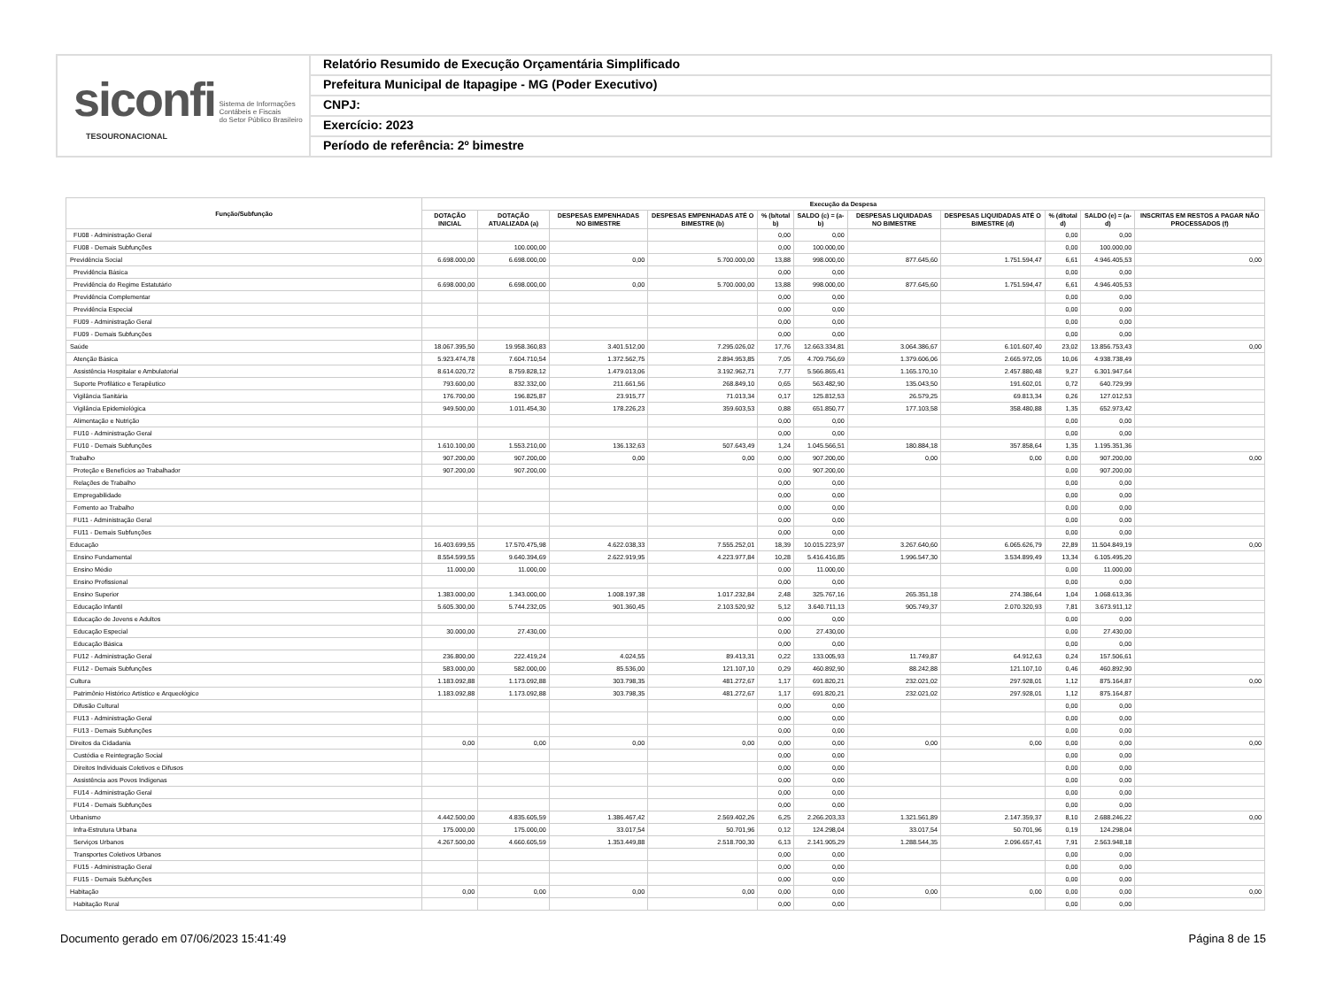siconfi Sistema de Informações
Contábeis e Fiscais
do Setor Público Brasileiro
TESOURONACIONAL
Relatório Resumido de Execução Orçamentária Simplificado
Prefeitura Municipal de Itapagipe - MG (Poder Executivo)
CNPJ:
Exercício: 2023
Período de referência: 2º bimestre
| Função/Subfunção | Execução da Despesa | | | | | | | | | | |
| --- | --- | --- | --- | --- | --- | --- | --- | --- | --- | --- | --- |
| | DOTAÇÃO INICIAL | DOTAÇÃO ATUALIZADA (a) | DESPESAS EMPENHADAS NO BIMESTRE | DESPESAS EMPENHADAS ATÉ O BIMESTRE (b) | % (b/total b) | SALDO (c) = (a-b) | DESPESAS LIQUIDADAS NO BIMESTRE | DESPESAS LIQUIDADAS ATÉ O BIMESTRE (d) | % (d/total d) | SALDO (e) = (a-d) | INSCRITAS EM RESTOS A PAGAR NÃO PROCESSADOS (f) |
| FU08 - Administração Geral | | | | | 0,00 | 0,00 | | | 0,00 | 0,00 | |
| FU08 - Demais Subfunções | | 100.000,00 | | | 0,00 | 100.000,00 | | | 0,00 | 100.000,00 | |
| Previdência Social | 6.698.000,00 | 6.698.000,00 | 0,00 | 5.700.000,00 | 13,88 | 998.000,00 | 877.645,60 | 1.751.594,47 | 6,61 | 4.946.405,53 | 0,00 |
| Previdência Básica | | | | | 0,00 | 0,00 | | | 0,00 | 0,00 | |
| Previdência do Regime Estatutário | 6.698.000,00 | 6.698.000,00 | 0,00 | 5.700.000,00 | 13,88 | 998.000,00 | 877.645,60 | 1.751.594,47 | 6,61 | 4.946.405,53 | |
| Previdência Complementar | | | | | 0,00 | 0,00 | | | 0,00 | 0,00 | |
| Previdência Especial | | | | | 0,00 | 0,00 | | | 0,00 | 0,00 | |
| FU09 - Administração Geral | | | | | 0,00 | 0,00 | | | 0,00 | 0,00 | |
| FU09 - Demais Subfunções | | | | | 0,00 | 0,00 | | | 0,00 | 0,00 | |
| Saúde | 18.067.395,50 | 19.958.360,83 | 3.401.512,00 | 7.295.026,02 | 17,76 | 12.663.334,81 | 3.064.386,67 | 6.101.607,40 | 23,02 | 13.856.753,43 | 0,00 |
| Atenção Básica | 5.923.474,78 | 7.604.710,54 | 1.372.562,75 | 2.894.953,85 | 7,05 | 4.709.756,69 | 1.379.606,06 | 2.665.972,05 | 10,06 | 4.938.738,49 | |
| Assistência Hospitalar e Ambulatorial | 8.614.020,72 | 8.759.828,12 | 1.479.013,06 | 3.192.962,71 | 7,77 | 5.566.865,41 | 1.165.170,10 | 2.457.880,48 | 9,27 | 6.301.947,64 | |
| Suporte Profilático e Terapêutico | 793.600,00 | 832.332,00 | 211.661,56 | 268.849,10 | 0,65 | 563.482,90 | 135.043,50 | 191.602,01 | 0,72 | 640.729,99 | |
| Vigilância Sanitária | 176.700,00 | 196.825,87 | 23.915,77 | 71.013,34 | 0,17 | 125.812,53 | 26.579,25 | 69.813,34 | 0,26 | 127.012,53 | |
| Vigilância Epidemiológica | 949.500,00 | 1.011.454,30 | 178.226,23 | 359.603,53 | 0,88 | 651.850,77 | 177.103,58 | 358.480,88 | 1,35 | 652.973,42 | |
| Alimentação e Nutrição | | | | | 0,00 | 0,00 | | | 0,00 | 0,00 | |
| FU10 - Administração Geral | | | | | 0,00 | 0,00 | | | 0,00 | 0,00 | |
| FU10 - Demais Subfunções | 1.610.100,00 | 1.553.210,00 | 136.132,63 | 507.643,49 | 1,24 | 1.045.566,51 | 180.884,18 | 357.858,64 | 1,35 | 1.195.351,36 | |
| Trabalho | 907.200,00 | 907.200,00 | 0,00 | 0,00 | 0,00 | 907.200,00 | 0,00 | 0,00 | 0,00 | 907.200,00 | 0,00 |
| Proteção e Benefícios ao Trabalhador | 907.200,00 | 907.200,00 | | | 0,00 | 907.200,00 | | | 0,00 | 907.200,00 | |
| Relações de Trabalho | | | | | 0,00 | 0,00 | | | 0,00 | 0,00 | |
| Empregabilidade | | | | | 0,00 | 0,00 | | | 0,00 | 0,00 | |
| Fomento ao Trabalho | | | | | 0,00 | 0,00 | | | 0,00 | 0,00 | |
| FU11 - Administração Geral | | | | | 0,00 | 0,00 | | | 0,00 | 0,00 | |
| FU11 - Demais Subfunções | | | | | 0,00 | 0,00 | | | 0,00 | 0,00 | |
| Educação | 16.403.699,55 | 17.570.475,98 | 4.622.038,33 | 7.555.252,01 | 18,39 | 10.015.223,97 | 3.267.640,60 | 6.065.626,79 | 22,89 | 11.504.849,19 | 0,00 |
| Ensino Fundamental | 8.554.599,55 | 9.640.394,69 | 2.622.919,95 | 4.223.977,84 | 10,28 | 5.416.416,85 | 1.996.547,30 | 3.534.899,49 | 13,34 | 6.105.495,20 | |
| Ensino Médio | 11.000,00 | 11.000,00 | | | 0,00 | 11.000,00 | | | 0,00 | 11.000,00 | |
| Ensino Profissional | | | | | 0,00 | 0,00 | | | 0,00 | 0,00 | |
| Ensino Superior | 1.383.000,00 | 1.343.000,00 | 1.008.197,38 | 1.017.232,84 | 2,48 | 325.767,16 | 265.351,18 | 274.386,64 | 1,04 | 1.068.613,36 | |
| Educação Infantil | 5.605.300,00 | 5.744.232,05 | 901.360,45 | 2.103.520,92 | 5,12 | 3.640.711,13 | 905.749,37 | 2.070.320,93 | 7,81 | 3.673.911,12 | |
| Educação de Jovens e Adultos | | | | | 0,00 | 0,00 | | | 0,00 | 0,00 | |
| Educação Especial | 30.000,00 | 27.430,00 | | | 0,00 | 27.430,00 | | | 0,00 | 27.430,00 | |
| Educação Básica | | | | | 0,00 | 0,00 | | | 0,00 | 0,00 | |
| FU12 - Administração Geral | 236.800,00 | 222.419,24 | 4.024,55 | 89.413,31 | 0,22 | 133.005,93 | 11.749,87 | 64.912,63 | 0,24 | 157.506,61 | |
| FU12 - Demais Subfunções | 583.000,00 | 582.000,00 | 85.536,00 | 121.107,10 | 0,29 | 460.892,90 | 88.242,88 | 121.107,10 | 0,46 | 460.892,90 | |
| Cultura | 1.183.092,88 | 1.173.092,88 | 303.798,35 | 481.272,67 | 1,17 | 691.820,21 | 232.021,02 | 297.928,01 | 1,12 | 875.164,87 | 0,00 |
| Patrimônio Histórico Artístico e Arqueológico | 1.183.092,88 | 1.173.092,88 | 303.798,35 | 481.272,67 | 1,17 | 691.820,21 | 232.021,02 | 297.928,01 | 1,12 | 875.164,87 | |
| Difusão Cultural | | | | | 0,00 | 0,00 | | | 0,00 | 0,00 | |
| FU13 - Administração Geral | | | | | 0,00 | 0,00 | | | 0,00 | 0,00 | |
| FU13 - Demais Subfunções | | | | | 0,00 | 0,00 | | | 0,00 | 0,00 | |
| Direitos da Cidadania | 0,00 | 0,00 | 0,00 | 0,00 | 0,00 | 0,00 | 0,00 | 0,00 | 0,00 | 0,00 | 0,00 |
| Custódia e Reintegração Social | | | | | 0,00 | 0,00 | | | 0,00 | 0,00 | |
| Direitos Individuais Coletivos e Difusos | | | | | 0,00 | 0,00 | | | 0,00 | 0,00 | |
| Assistência aos Povos Indígenas | | | | | 0,00 | 0,00 | | | 0,00 | 0,00 | |
| FU14 - Administração Geral | | | | | 0,00 | 0,00 | | | 0,00 | 0,00 | |
| FU14 - Demais Subfunções | | | | | 0,00 | 0,00 | | | 0,00 | 0,00 | |
| Urbanismo | 4.442.500,00 | 4.835.605,59 | 1.386.467,42 | 2.569.402,26 | 6,25 | 2.266.203,33 | 1.321.561,89 | 2.147.359,37 | 8,10 | 2.688.246,22 | 0,00 |
| Infra-Estrutura Urbana | 175.000,00 | 175.000,00 | 33.017,54 | 50.701,96 | 0,12 | 124.298,04 | 33.017,54 | 50.701,96 | 0,19 | 124.298,04 | |
| Serviços Urbanos | 4.267.500,00 | 4.660.605,59 | 1.353.449,88 | 2.518.700,30 | 6,13 | 2.141.905,29 | 1.288.544,35 | 2.096.657,41 | 7,91 | 2.563.948,18 | |
| Transportes Coletivos Urbanos | | | | | 0,00 | 0,00 | | | 0,00 | 0,00 | |
| FU15 - Administração Geral | | | | | 0,00 | 0,00 | | | 0,00 | 0,00 | |
| FU15 - Demais Subfunções | | | | | 0,00 | 0,00 | | | 0,00 | 0,00 | |
| Habitação | 0,00 | 0,00 | 0,00 | 0,00 | 0,00 | 0,00 | 0,00 | 0,00 | 0,00 | 0,00 | 0,00 |
| Habitação Rural | | | | | 0,00 | 0,00 | | | 0,00 | 0,00 | |
Documento gerado em 07/06/2023 15:41:49 Página 8 de 15